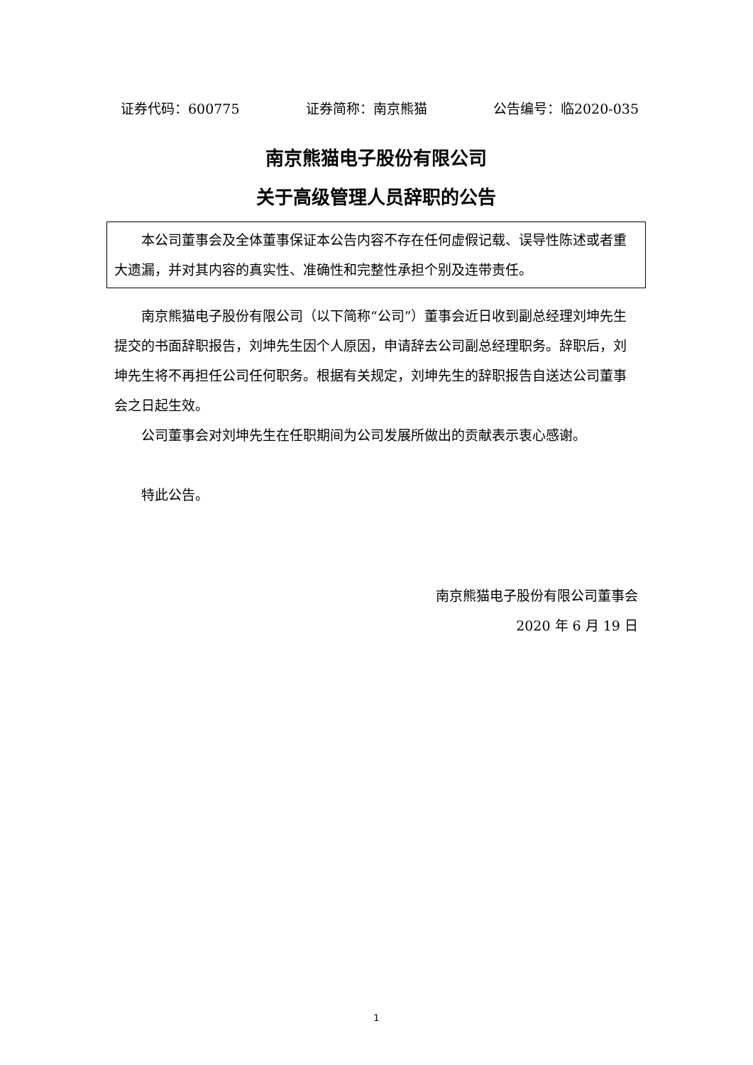证券代码：600775 证券简称：南京熊猫 公告编号：临2020-035
南京熊猫电子股份有限公司
关于高级管理人员辞职的公告
本公司董事会及全体董事保证本公告内容不存在任何虚假记载、误导性陈述或者重大遗漏，并对其内容的真实性、准确性和完整性承担个别及连带责任。
南京熊猫电子股份有限公司（以下简称“公司”）董事会近日收到副总经理刘坤先生提交的书面辞职报告，刘坤先生因个人原因，申请辞去公司副总经理职务。辞职后，刘坤先生将不再担任公司任何职务。根据有关规定，刘坤先生的辞职报告自送达公司董事会之日起生效。
公司董事会对刘坤先生在任职期间为公司发展所做出的贡献表示衷心感谢。
特此公告。
南京熊猫电子股份有限公司董事会
2020 年 6 月 19 日
1